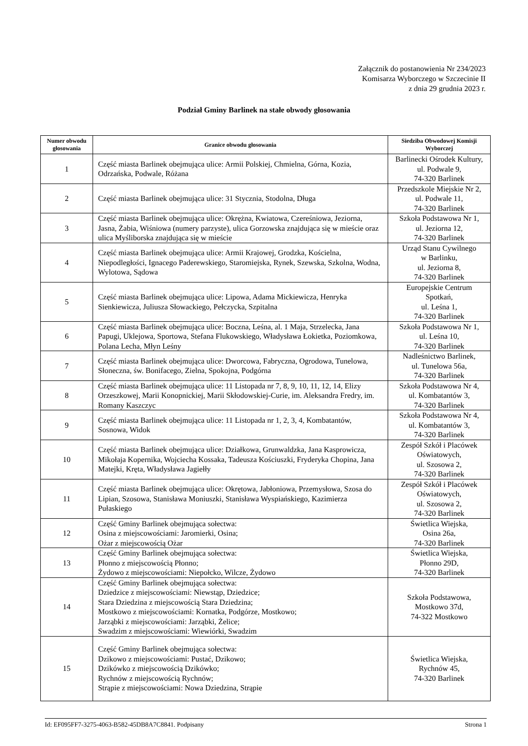Załącznik do postanowienia Nr 234/2023
Komisarza Wyborczego w Szczecinie II
z dnia 29 grudnia 2023 r.
Podział Gminy Barlinek na stałe obwody głosowania
| Numer obwodu głosowania | Granice obwodu głosowania | Siedziba Obwodowej Komisji Wyborczej |
| --- | --- | --- |
| 1 | Część miasta Barlinek obejmująca ulice: Armii Polskiej, Chmielna, Górna, Kozia, Odrzańska, Podwale, Różana | Barlinecki Ośrodek Kultury, ul. Podwale 9, 74-320 Barlinek |
| 2 | Część miasta Barlinek obejmująca ulice: 31 Stycznia, Stodolna, Długa | Przedszkole Miejskie Nr 2, ul. Podwale 11, 74-320 Barlinek |
| 3 | Część miasta Barlinek obejmująca ulice: Okrężna, Kwiatowa, Czereśniowa, Jeziorna, Jasna, Żabia, Wiśniowa (numery parzyste), ulica Gorzowska znajdująca się w mieście oraz ulica Myśliborska znajdująca się w mieście | Szkoła Podstawowa Nr 1, ul. Jeziorna 12, 74-320 Barlinek |
| 4 | Część miasta Barlinek obejmująca ulice: Armii Krajowej, Grodzka, Kościelna, Niepodległości, Ignacego Paderewskiego, Staromiejska, Rynek, Szewska, Szkolna, Wodna, Wylotowa, Sądowa | Urząd Stanu Cywilnego w Barlinku, ul. Jeziorna 8, 74-320 Barlinek |
| 5 | Część miasta Barlinek obejmująca ulice: Lipowa, Adama Mickiewicza, Henryka Sienkiewicza, Juliusza Słowackiego, Pełczycka, Szpitalna | Europejskie Centrum Spotkań, ul. Leśna 1, 74-320 Barlinek |
| 6 | Część miasta Barlinek obejmująca ulice: Boczna, Leśna, al. 1 Maja, Strzelecka, Jana Papugi, Uklejowa, Sportowa, Stefana Flukowskiego, Władysława Łokietka, Poziomkowa, Polana Lecha, Młyn Leśny | Szkoła Podstawowa Nr 1, ul. Leśna 10, 74-320 Barlinek |
| 7 | Część miasta Barlinek obejmująca ulice: Dworcowa, Fabryczna, Ogrodowa, Tunelowa, Słoneczna, św. Bonifacego, Zielna, Spokojna, Podgórna | Nadleśnictwo Barlinek, ul. Tunelowa 56a, 74-320 Barlinek |
| 8 | Część miasta Barlinek obejmująca ulice: 11 Listopada nr 7, 8, 9, 10, 11, 12, 14, Elizy Orzeszkowej, Marii Konopnickiej, Marii Skłodowskiej-Curie, im. Aleksandra Fredry, im. Romany Kaszczyc | Szkoła Podstawowa Nr 4, ul. Kombatantów 3, 74-320 Barlinek |
| 9 | Część miasta Barlinek obejmująca ulice: 11 Listopada nr 1, 2, 3, 4, Kombatantów, Sosnowa, Widok | Szkoła Podstawowa Nr 4, ul. Kombatantów 3, 74-320 Barlinek |
| 10 | Część miasta Barlinek obejmująca ulice: Działkowa, Grunwaldzka, Jana Kasprowicza, Mikołaja Kopernika, Wojciecha Kossaka, Tadeusza Kościuszki, Fryderyka Chopina, Jana Matejki, Kręta, Władysława Jagiełły | Zespół Szkół i Placówek Oświatowych, ul. Szosowa 2, 74-320 Barlinek |
| 11 | Część miasta Barlinek obejmująca ulice: Okrętowa, Jabłoniowa, Przemysłowa, Szosa do Lipian, Szosowa, Stanisława Moniuszki, Stanisława Wyspiańskiego, Kazimierza Pułaskiego | Zespół Szkół i Placówek Oświatowych, ul. Szosowa 2, 74-320 Barlinek |
| 12 | Część Gminy Barlinek obejmująca sołectwa: Osina z miejscowościami: Jaromierki, Osina; Ożar z miejscowością Ożar | Świetlica Wiejska, Osina 26a, 74-320 Barlinek |
| 13 | Część Gminy Barlinek obejmująca sołectwa: Płonno z miejscowością Płonno; Żydowo z miejscowościami: Niepołcko, Wilcze, Żydowo | Świetlica Wiejska, Płonno 29D, 74-320 Barlinek |
| 14 | Część Gminy Barlinek obejmująca sołectwa: Dziedzice z miejscowościami: Niewstąp, Dziedzice; Stara Dziedzina z miejscowością Stara Dziedzina; Mostkowo z miejscowościami: Kornatka, Podgórze, Mostkowo; Jarząbki z miejscowościami: Jarząbki, Żelice; Swadzim z miejscowościami: Wiewiórki, Swadzim | Szkoła Podstawowa, Mostkowo 37d, 74-322 Mostkowo |
| 15 | Część Gminy Barlinek obejmująca sołectwa: Dzikowo z miejscowościami: Pustać, Dzikowo; Dzikówko z miejscowością Dzikówko; Rychnów z miejscowością Rychnów; Strąpie z miejscowościami: Nowa Dziedzina, Strąpie | Świetlica Wiejska, Rychnów 45, 74-320 Barlinek |
Id: EF095FF7-3275-4063-B582-45DB8A7C8841. Podpisany Strona 1